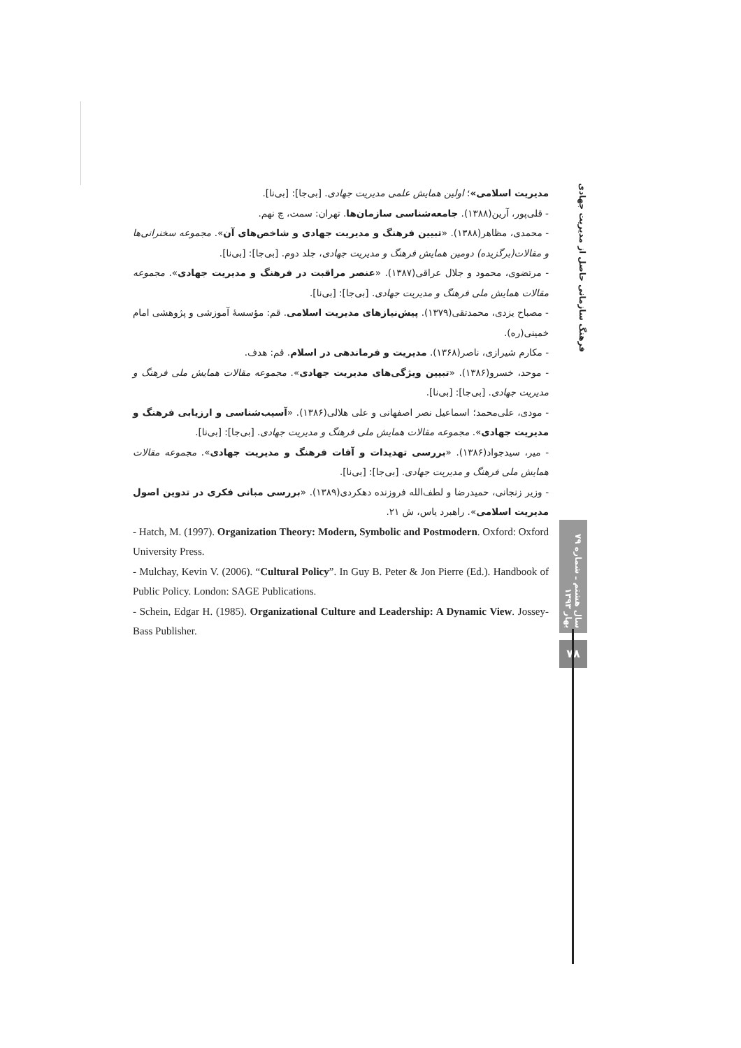مدیریت اسلامی»؛ اولین همایش علمی مدیریت جهادی. [بی‌جا]: [بی‌نا].
- قلی‌پور، آرین(۱۳۸۸). جامعه‌شناسی سازمان‌ها. تهران: سمت، چ نهم.
- محمدی، مظاهر(۱۳۸۸). «تبیین فرهنگ و مدیریت جهادی و شاخص‌های آن». مجموعه سخنرانی‌ها و مقالات(برگزیده) دومین همایش فرهنگ و مدیریت جهادی، جلد دوم. [بی‌جا]: [بی‌نا].
- مرتضوی، محمود و جلال عراقی(۱۳۸۷). «عنصر مراقبت در فرهنگ و مدیریت جهادی». مجموعه مقالات همایش ملی فرهنگ و مدیریت جهادی. [بی‌جا]: [بی‌نا].
- مصباح یزدی، محمدتقی(۱۳۷۹). پیش‌نیازهای مدیریت اسلامی. قم: مؤسسهٔ آموزشی و پژوهشی امام خمینی(ره).
- مکارم شیرازی، ناصر(۱۳۶۸). مدیریت و فرماندهی در اسلام. قم: هدف.
- موحد، خسرو(۱۳۸۶). «تبیین ویژگی‌های مدیریت جهادی». مجموعه مقالات همایش ملی فرهنگ و مدیریت جهادی. [بی‌جا]: [بی‌نا].
- مودی، علی‌محمد؛ اسماعیل نصر اصفهانی و علی هلالی(۱۳۸۶). «آسیب‌شناسی و ارزیابی فرهنگ و مدیریت جهادی». مجموعه مقالات همایش ملی فرهنگ و مدیریت جهادی. [بی‌جا]: [بی‌نا].
- میر، سیدجواد(۱۳۸۶). «بررسی تهدیدات و آفات فرهنگ و مدیریت جهادی». مجموعه مقالات همایش ملی فرهنگ و مدیریت جهادی. [بی‌جا]: [بی‌نا].
- وزیر زنجانی، حمیدرضا و لطف‌الله فروزنده دهکردی(۱۳۸۹). «بررسی مبانی فکری در تدوین اصول مدیریت اسلامی». راهبرد یاس، ش ۲۱.
- Hatch, M. (1997). Organization Theory: Modern, Symbolic and Postmodern. Oxford: Oxford University Press.
- Mulchay, Kevin V. (2006). “Cultural Policy”. In Guy B. Peter & Jon Pierre (Ed.). Handbook of Public Policy. London: SAGE Publications.
- Schein, Edgar H. (1985). Organizational Culture and Leadership: A Dynamic View. Jossey- Bass Publisher.
فرهنگ سازمانی حاصل از مدیریت جهادی
سال هشتم ـ شماره ۷۹ بهار ۱۳۹۳
۷۸